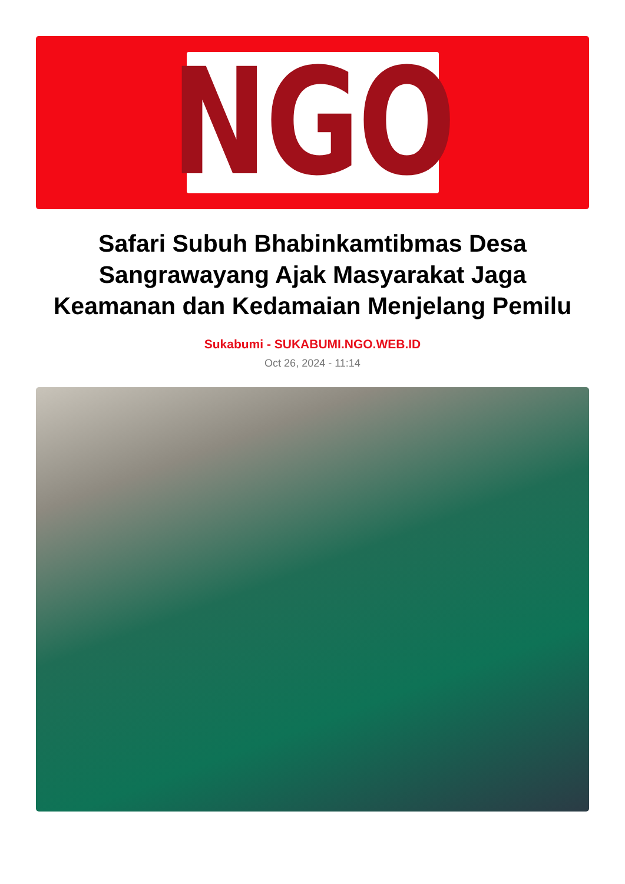NGO
Safari Subuh Bhabinkamtibmas Desa Sangrawayang Ajak Masyarakat Jaga Keamanan dan Kedamaian Menjelang Pemilu
Sukabumi - SUKABUMI.NGO.WEB.ID
Oct 26, 2024 - 11:14